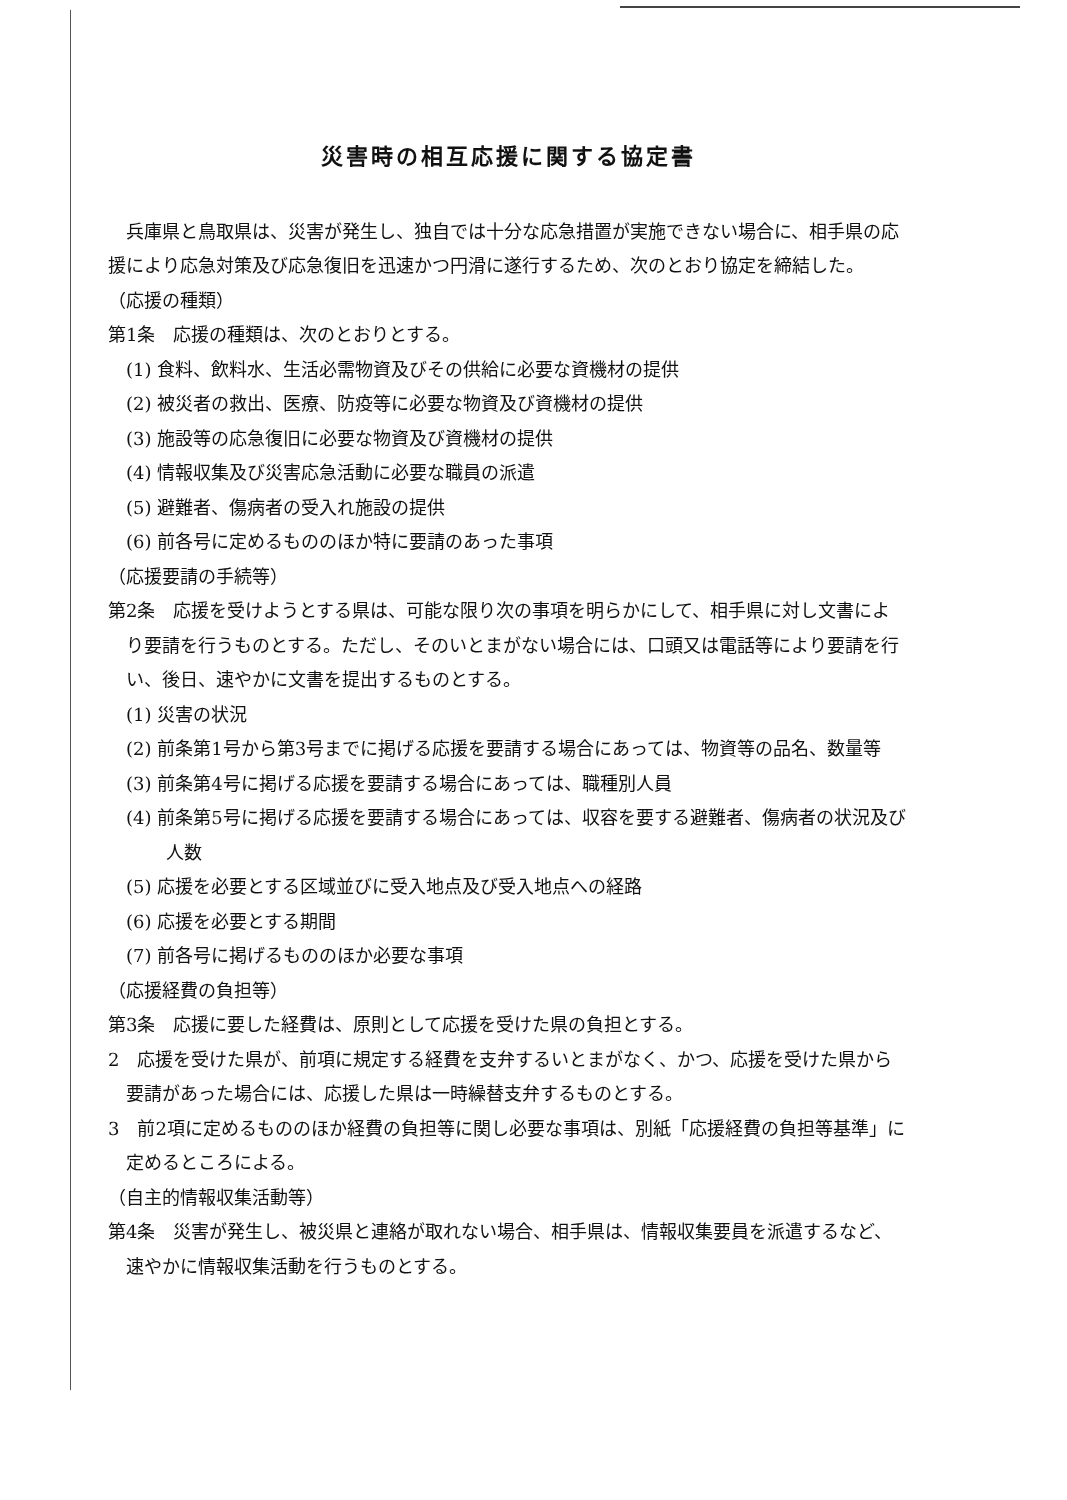災害時の相互応援に関する協定書
兵庫県と鳥取県は、災害が発生し、独自では十分な応急措置が実施できない場合に、相手県の応援により応急対策及び応急復旧を迅速かつ円滑に遂行するため、次のとおり協定を締結した。
（応援の種類）
第1条　応援の種類は、次のとおりとする。
(1) 食料、飲料水、生活必需物資及びその供給に必要な資機材の提供
(2) 被災者の救出、医療、防疫等に必要な物資及び資機材の提供
(3) 施設等の応急復旧に必要な物資及び資機材の提供
(4) 情報収集及び災害応急活動に必要な職員の派遣
(5) 避難者、傷病者の受入れ施設の提供
(6) 前各号に定めるもののほか特に要請のあった事項
（応援要請の手続等）
第2条　応援を受けようとする県は、可能な限り次の事項を明らかにして、相手県に対し文書により要請を行うものとする。ただし、そのいとまがない場合には、口頭又は電話等により要請を行い、後日、速やかに文書を提出するものとする。
(1) 災害の状況
(2) 前条第1号から第3号までに掲げる応援を要請する場合にあっては、物資等の品名、数量等
(3) 前条第4号に掲げる応援を要請する場合にあっては、職種別人員
(4) 前条第5号に掲げる応援を要請する場合にあっては、収容を要する避難者、傷病者の状況及び人数
(5) 応援を必要とする区域並びに受入地点及び受入地点への経路
(6) 応援を必要とする期間
(7) 前各号に掲げるもののほか必要な事項
（応援経費の負担等）
第3条　応援に要した経費は、原則として応援を受けた県の負担とする。
2　応援を受けた県が、前項に規定する経費を支弁するいとまがなく、かつ、応援を受けた県から要請があった場合には、応援した県は一時繰替支弁するものとする。
3　前2項に定めるもののほか経費の負担等に関し必要な事項は、別紙「応援経費の負担等基準」に定めるところによる。
（自主的情報収集活動等）
第4条　災害が発生し、被災県と連絡が取れない場合、相手県は、情報収集要員を派遣するなど、速やかに情報収集活動を行うものとする。